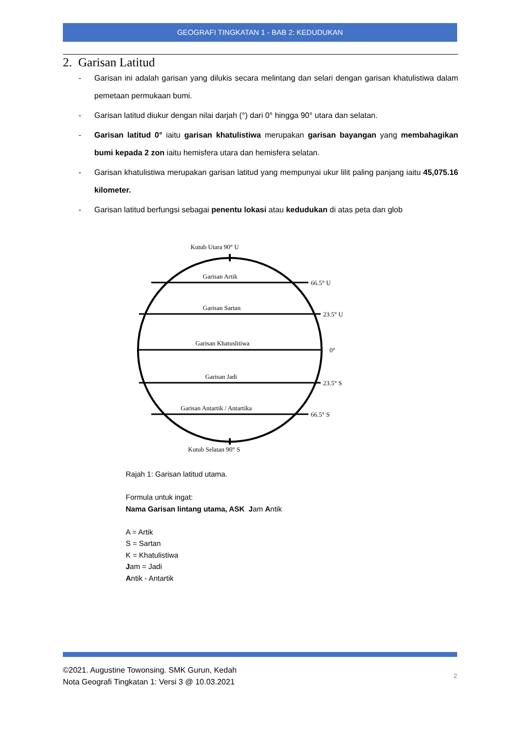GEOGRAFI TINGKATAN 1 - BAB 2: KEDUDUKAN
2. Garisan Latitud
- Garisan ini adalah garisan yang dilukis secara melintang dan selari dengan garisan khatulistiwa dalam pemetaan permukaan bumi.
- Garisan latitud diukur dengan nilai darjah (°) dari 0° hingga 90° utara dan selatan.
- Garisan latitud 0° iaitu garisan khatulistiwa merupakan garisan bayangan yang membahagikan bumi kepada 2 zon iaitu hemisfera utara dan hemisfera selatan.
- Garisan khatulistiwa merupakan garisan latitud yang mempunyai ukur lilit paling panjang iaitu 45,075.16 kilometer.
- Garisan latitud berfungsi sebagai penentu lokasi atau kedudukan di atas peta dan glob
Kutub Utara 90° U
Garisan Artik
66.5° U
Garisan Sartan
23.5° U
Garisan Khatuslitiwa
0°
Garisan Jadi
23.5° S
Garisan Antartik / Antartika
66.5° S
Kutub Selatan 90° S
Rajah 1: Garisan latitud utama.
Formula untuk ingat:
Nama Garisan lintang utama, ASK Jam Antik
A = Artik
S = Sartan
K = Khatulistiwa
Jam = Jadi
Antik - Antartik
©2021. Augustine Towonsing. SMK Gurun, Kedah
Nota Geografi Tingkatan 1: Versi 3 @ 10.03.2021
2